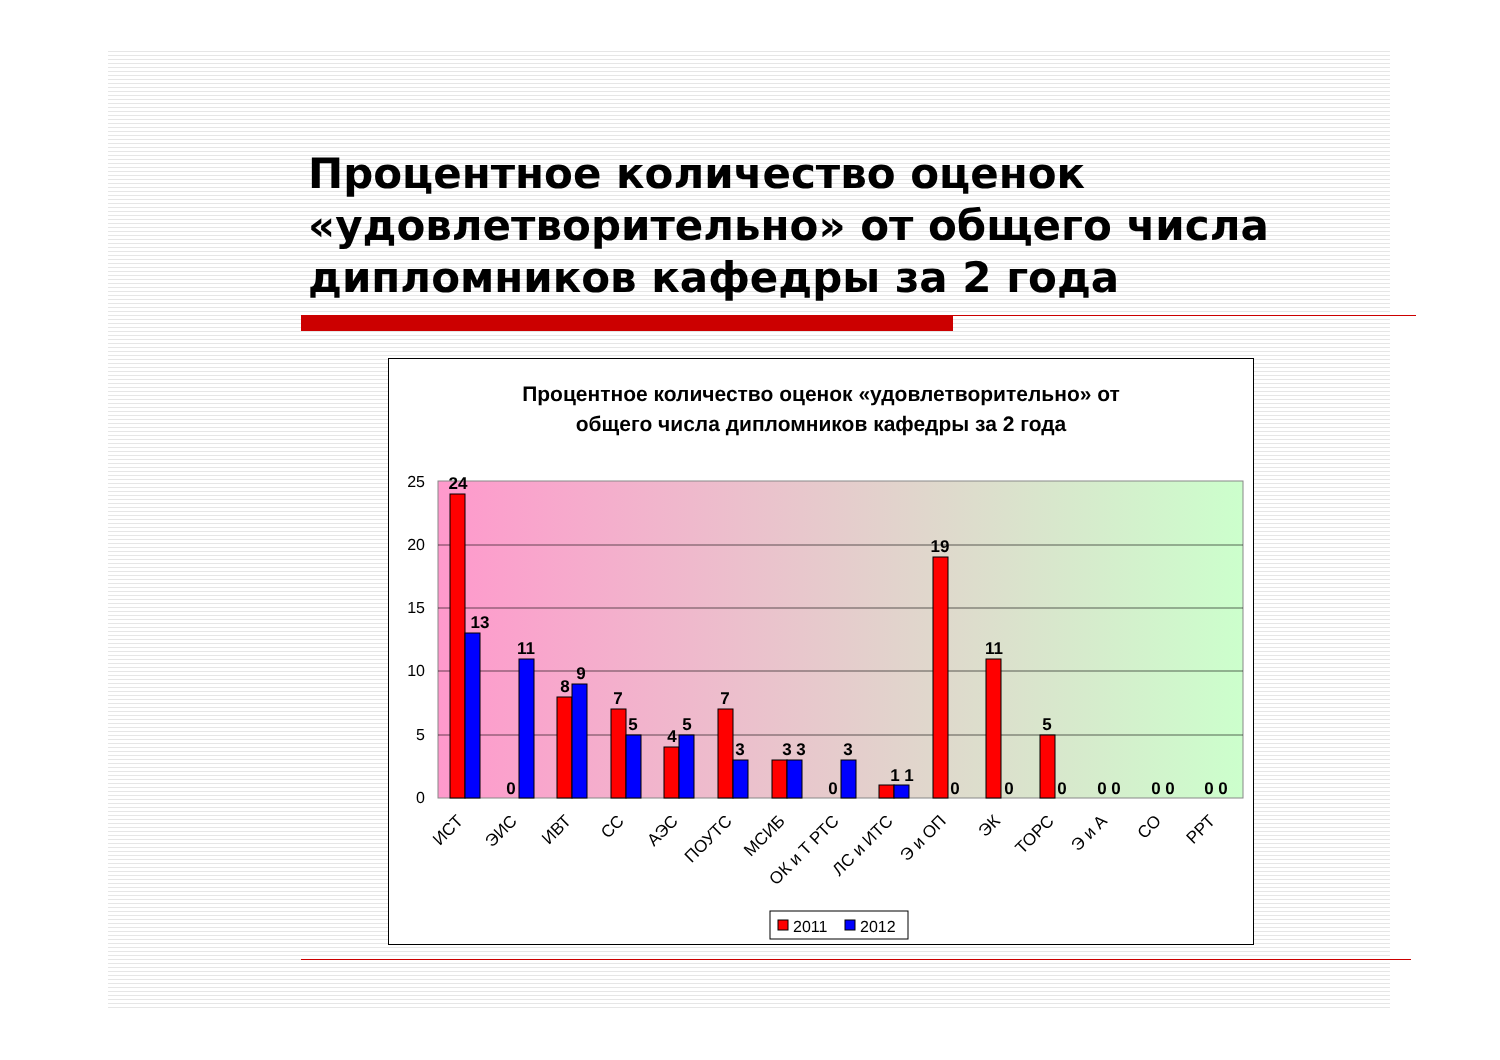Процентное количество оценок «удовлетворительно» от общего числа дипломников кафедры за 2 года
Процентное количество оценок «удовлетворительно» от
общего числа дипломников кафедры за 2 года
0
5
10
15
20
25
24
13
0
11
8
9
7
5
4
5
7
3
3 3
0
3
1 1
19
0
11
0
5
0
0 0
0 0
0 0
ИСТ
ЭИС
ИВТ
СС
АЭС
ПОУТС
МСИБ
ОК и Т РТС
ЛС и ИТС
Э и ОП
ЭК
ТОРС
Э и А
СО
РРТ
2011
2012